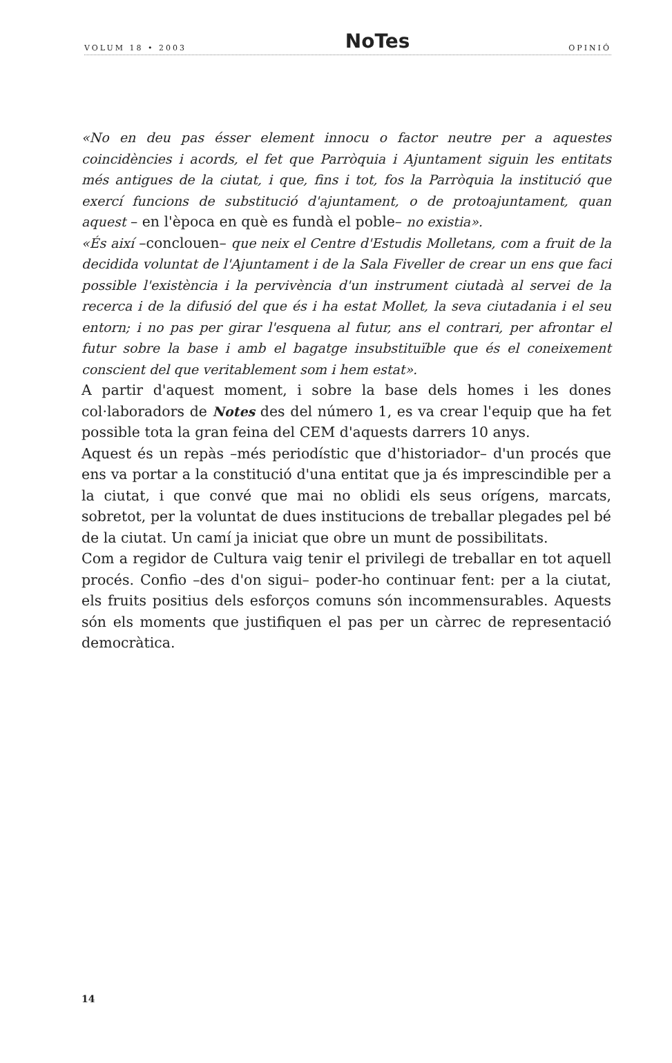VOLUM 18 • 2003 NoTes OPINIÓ
«No en deu pas ésser element innocu o factor neutre per a aquestes coincidències i acords, el fet que Parròquia i Ajuntament siguin les entitats més antigues de la ciutat, i que, fins i tot, fos la Parròquia la institució que exercí funcions de substitució d'ajuntament, o de protoajuntament, quan aquest – en l'època en què es fundà el poble– no existia».
«És així –conclouen– que neix el Centre d'Estudis Molletans, com a fruit de la decidida voluntat de l'Ajuntament i de la Sala Fiveller de crear un ens que faci possible l'existència i la pervivència d'un instrument ciutadà al servei de la recerca i de la difusió del que és i ha estat Mollet, la seva ciutadania i el seu entorn; i no pas per girar l'esquena al futur, ans el contrari, per afrontar el futur sobre la base i amb el bagatge insubstituïble que és el coneixement conscient del que veritablement som i hem estat».
A partir d'aquest moment, i sobre la base dels homes i les dones col·laboradors de Notes des del número 1, es va crear l'equip que ha fet possible tota la gran feina del CEM d'aquests darrers 10 anys.
Aquest és un repàs –més periodístic que d'historiador– d'un procés que ens va portar a la constitució d'una entitat que ja és imprescindible per a la ciutat, i que convé que mai no oblidi els seus orígens, marcats, sobretot, per la voluntat de dues institucions de treballar plegades pel bé de la ciutat. Un camí ja iniciat que obre un munt de possibilitats.
Com a regidor de Cultura vaig tenir el privilegi de treballar en tot aquell procés. Confio –des d'on sigui– poder-ho continuar fent: per a la ciutat, els fruits positius dels esforços comuns són incommensurables. Aquests són els moments que justifiquen el pas per un càrrec de representació democràtica.
14